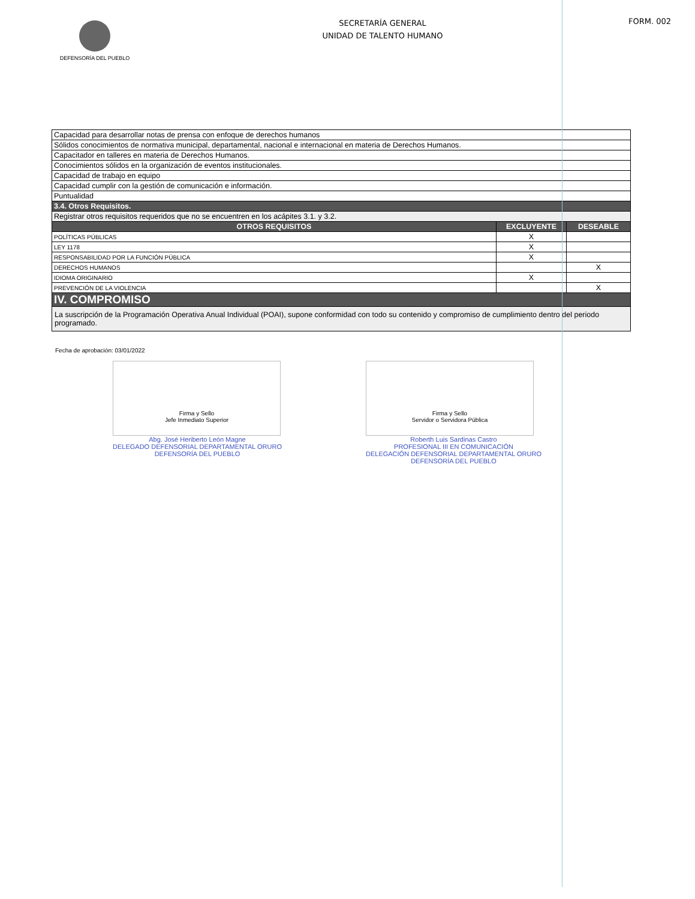DEFENSORÍA DEL PUEBLO
SECRETARÍA GENERAL
UNIDAD DE TALENTO HUMANO
FORM. 002
| Capacidad para desarrollar notas de prensa con enfoque de derechos humanos | | |
| Sólidos conocimientos de normativa municipal, departamental, nacional e internacional en materia de Derechos Humanos. | | |
| Capacitador en talleres en materia de Derechos Humanos. | | |
| Conocimientos sólidos en la organización de eventos institucionales. | | |
| Capacidad de trabajo en equipo | | |
| Capacidad cumplir con la gestión de comunicación e información. | | |
| Puntualidad | | |
| 3.4. Otros Requisitos. | | |
| Registrar otros requisitos requeridos que no se encuentren en los acápites 3.1. y 3.2. | | |
| OTROS REQUISITOS | EXCLUYENTE | DESEABLE |
| POLÍTICAS PÚBLICAS | X | |
| LEY 1178 | X | |
| RESPONSABILIDAD POR LA FUNCIÓN PÚBLICA | X | |
| DERECHOS HUMANOS | | X |
| IDIOMA ORIGINARIO | X | |
| PREVENCIÓN DE LA VIOLENCIA | | X |
| IV. COMPROMISO | | |
| La suscripción de la Programación Operativa Anual Individual (POAI), supone conformidad con todo su contenido y compromiso de cumplimiento dentro del periodo programado. | | |
Fecha de aprobación: 03/01/2022
Firma y Sello
Jefe Inmediato Superior
Abg. José Heriberto León Magne
DELEGADO DEFENSORIAL DEPARTAMENTAL ORURO
DEFENSORÍA DEL PUEBLO
Firma y Sello
Servidor o Servidora Pública
Roberth Luis Sardinas Castro
PROFESIONAL III EN COMUNICACIÓN
DELEGACIÓN DEFENSORIAL DEPARTAMENTAL ORURO
DEFENSORÍA DEL PUEBLO